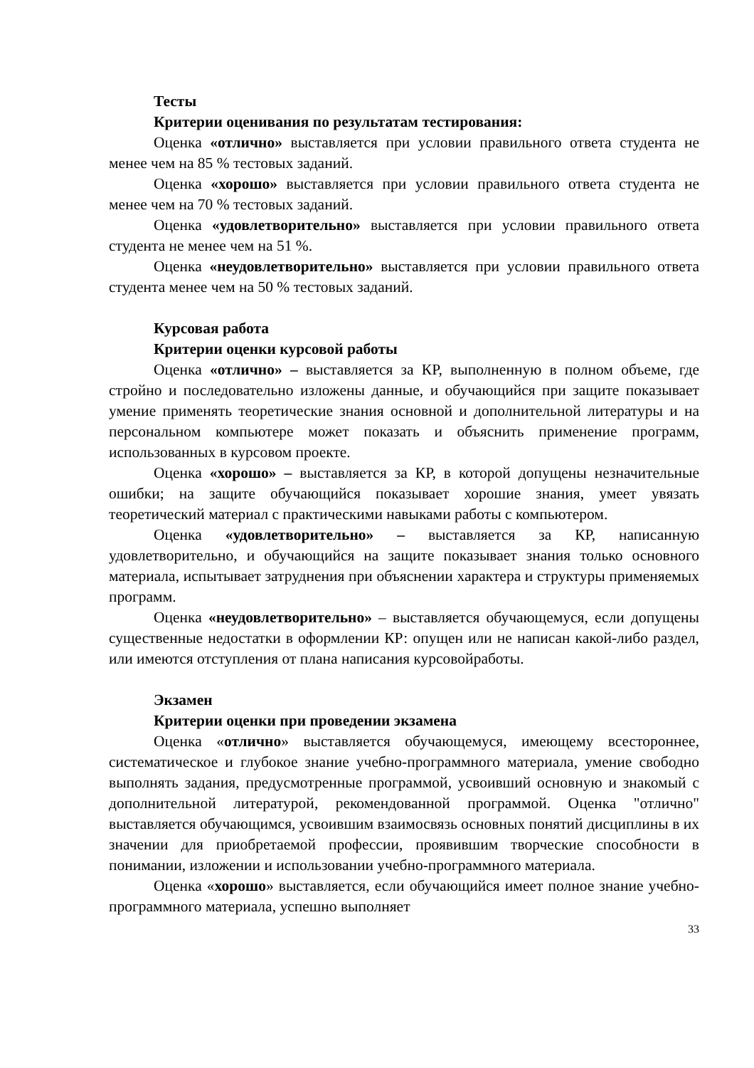Тесты
Критерии оценивания по результатам тестирования:
Оценка «отлично» выставляется при условии правильного ответа студента не менее чем на 85 % тестовых заданий.
Оценка «хорошо» выставляется при условии правильного ответа студента не менее чем на 70 % тестовых заданий.
Оценка «удовлетворительно» выставляется при условии правильного ответа студента не менее чем на 51 %.
Оценка «неудовлетворительно» выставляется при условии правильного ответа студента менее чем на 50 % тестовых заданий.
Курсовая работа
Критерии оценки курсовой работы
Оценка «отлично» – выставляется за КР, выполненную в полном объеме, где стройно и последовательно изложены данные, и обучающийся при защите показывает умение применять теоретические знания основной и дополнительной литературы и на персональном компьютере может показать и объяснить применение программ, использованных в курсовом проекте.
Оценка «хорошо» – выставляется за КР, в которой допущены незначительные ошибки; на защите обучающийся показывает хорошие знания, умеет увязать теоретический материал с практическими навыками работы с компьютером.
Оценка «удовлетворительно» – выставляется за КР, написанную удовлетворительно, и обучающийся на защите показывает знания только основного материала, испытывает затруднения при объяснении характера и структуры применяемых программ.
Оценка «неудовлетворительно» – выставляется обучающемуся, если допущены существенные недостатки в оформлении КР: опущен или не написан какой-либо раздел, или имеются отступления от плана написания курсовойработы.
Экзамен
Критерии оценки при проведении экзамена
Оценка «отлично» выставляется обучающемуся, имеющему всестороннее, систематическое и глубокое знание учебно-программного материала, умение свободно выполнять задания, предусмотренные программой, усвоивший основную и знакомый с дополнительной литературой, рекомендованной программой. Оценка "отлично" выставляется обучающимся, усвоившим взаимосвязь основных понятий дисциплины в их значении для приобретаемой профессии, проявившим творческие способности в понимании, изложении и использовании учебно-программного материала.
Оценка «хорошо» выставляется, если обучающийся имеет полное знание учебно-программного материала, успешно выполняет
33